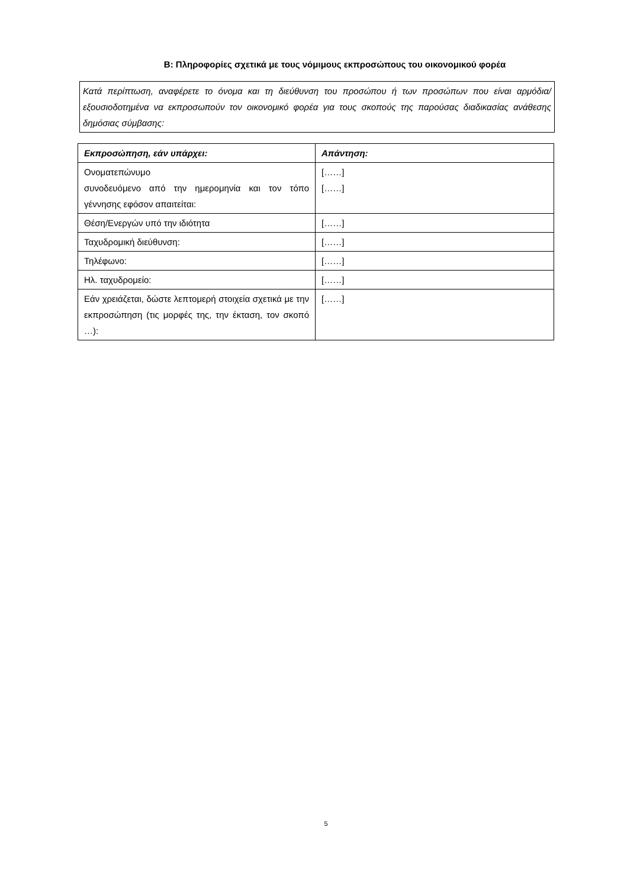B: Πληροφορίες σχετικά με τους νόμιμους εκπροσώπους του οικονομικού φορέα
Κατά περίπτωση, αναφέρετε το όνομα και τη διεύθυνση του προσώπου ή των προσώπων που είναι αρμόδια/εξουσιοδοτημένα να εκπροσωπούν τον οικονομικό φορέα για τους σκοπούς της παρούσας διαδικασίας ανάθεσης δημόσιας σύμβασης:
| Εκπροσώπηση, εάν υπάρχει: | Απάντηση: |
| --- | --- |
| Ονοματεπώνυμο συνοδευόμενο από την ημερομηνία και τον τόπο γέννησης εφόσον απαιτείται: | [……] [……] |
| Θέση/Ενεργών υπό την ιδιότητα | [……] |
| Ταχυδρομική διεύθυνση: | [……] |
| Τηλέφωνο: | [……] |
| Ηλ. ταχυδρομείο: | [……] |
| Εάν χρειάζεται, δώστε λεπτομερή στοιχεία σχετικά με την εκπροσώπηση (τις μορφές της, την έκταση, τον σκοπό …): | [……] |
5